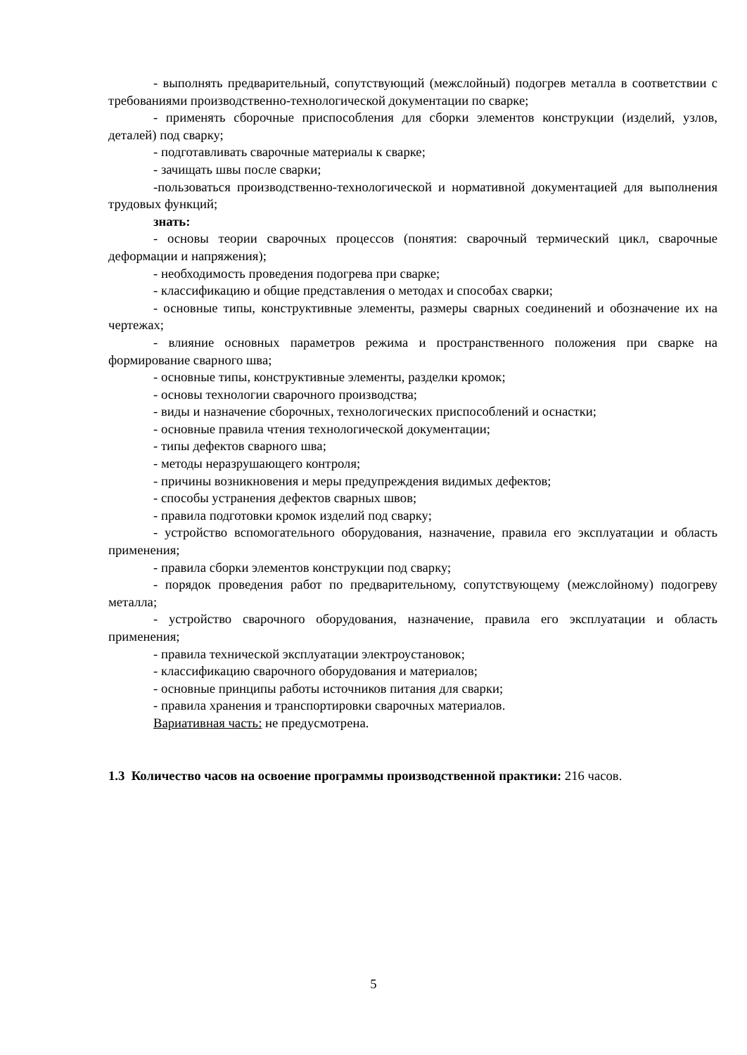- выполнять предварительный, сопутствующий (межслойный) подогрев металла в соответствии с требованиями производственно-технологической документации по сварке;
- применять сборочные приспособления для сборки элементов конструкции (изделий, узлов, деталей) под сварку;
- подготавливать сварочные материалы к сварке;
- зачищать швы после сварки;
-пользоваться производственно-технологической и нормативной документацией для выполнения трудовых функций;
знать:
- основы теории сварочных процессов (понятия: сварочный термический цикл, сварочные деформации и напряжения);
- необходимость проведения подогрева при сварке;
- классификацию и общие представления о методах и способах сварки;
- основные типы, конструктивные элементы, размеры сварных соединений и обозначение их на чертежах;
- влияние основных параметров режима и пространственного положения при сварке на формирование сварного шва;
- основные типы, конструктивные элементы, разделки кромок;
- основы технологии сварочного производства;
- виды и назначение сборочных, технологических приспособлений и оснастки;
- основные правила чтения технологической документации;
- типы дефектов сварного шва;
- методы неразрушающего контроля;
- причины возникновения и меры предупреждения видимых дефектов;
- способы устранения дефектов сварных швов;
- правила подготовки кромок изделий под сварку;
- устройство вспомогательного оборудования, назначение, правила его эксплуатации и область применения;
- правила сборки элементов конструкции под сварку;
- порядок проведения работ по предварительному, сопутствующему (межслойному) подогреву металла;
- устройство сварочного оборудования, назначение, правила его эксплуатации и область применения;
- правила технической эксплуатации электроустановок;
- классификацию сварочного оборудования и материалов;
- основные принципы работы источников питания для сварки;
- правила хранения и транспортировки сварочных материалов.
Вариативная часть: не предусмотрена.
1.3 Количество часов на освоение программы производственной практики: 216 часов.
5